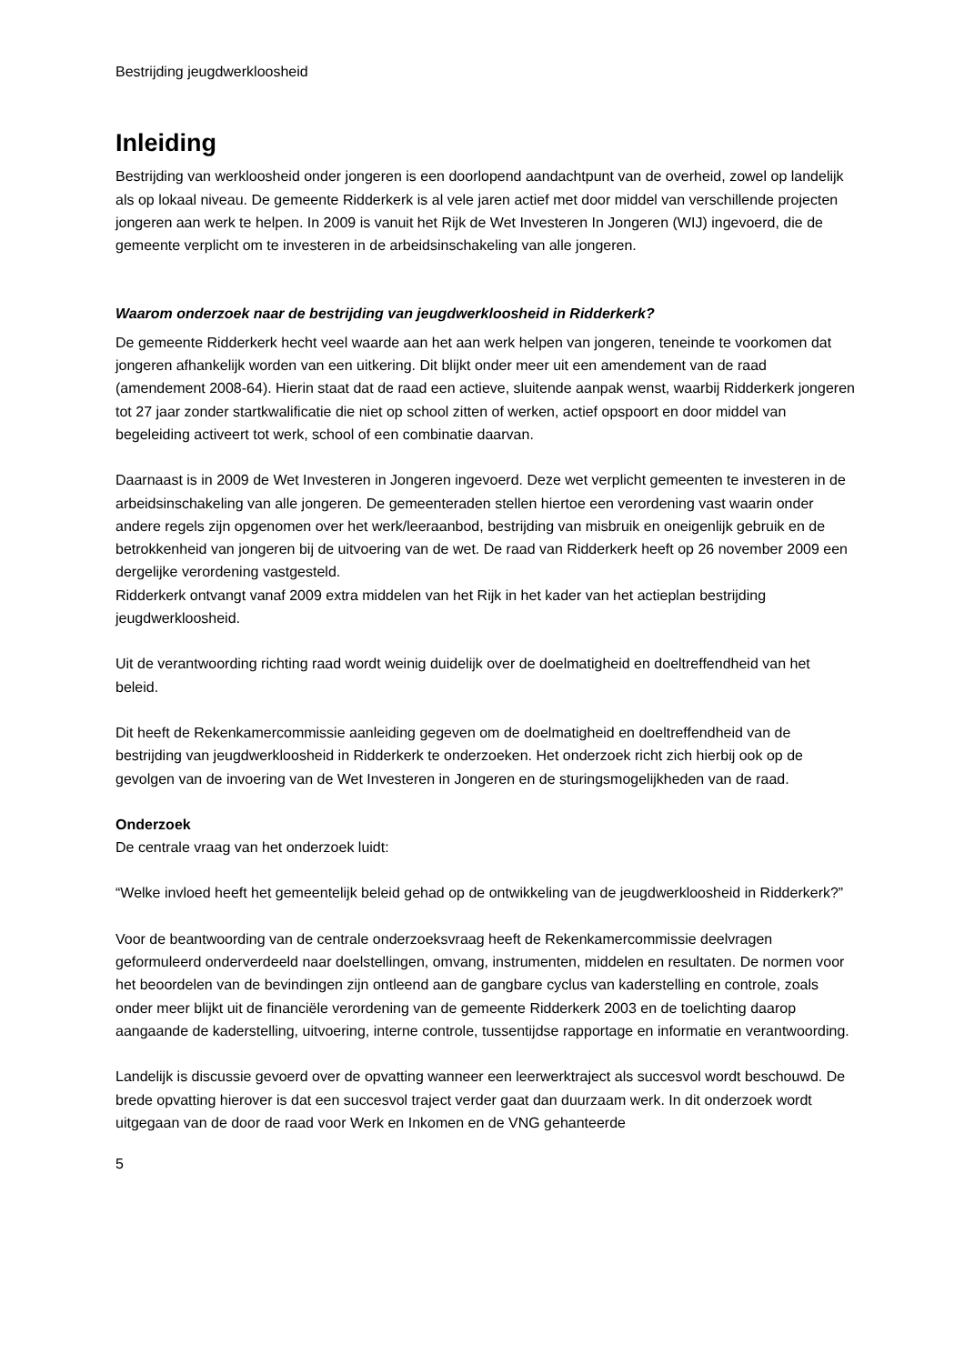Bestrijding jeugdwerkloosheid
Inleiding
Bestrijding van werkloosheid onder jongeren is een doorlopend aandachtpunt van de overheid, zowel op landelijk als op lokaal niveau. De gemeente Ridderkerk is al vele jaren actief met door middel van verschillende projecten jongeren aan werk te helpen. In 2009 is vanuit het Rijk de Wet Investeren In Jongeren (WIJ) ingevoerd, die de gemeente verplicht om te investeren in de arbeidsinschakeling van alle jongeren.
Waarom onderzoek naar de bestrijding van jeugdwerkloosheid in Ridderkerk?
De gemeente Ridderkerk hecht veel waarde aan het aan werk helpen van jongeren, teneinde te voorkomen dat jongeren afhankelijk worden van een uitkering. Dit blijkt onder meer uit een amendement van de raad (amendement 2008-64). Hierin staat dat de raad een actieve, sluitende aanpak wenst, waarbij Ridderkerk jongeren tot 27 jaar zonder startkwalificatie die niet op school zitten of werken, actief opspoort en door middel van begeleiding activeert tot werk, school of een combinatie daarvan.
Daarnaast is in 2009 de Wet Investeren in Jongeren ingevoerd. Deze wet verplicht gemeenten te investeren in de arbeidsinschakeling van alle jongeren. De gemeenteraden stellen hiertoe een verordening vast waarin onder andere regels zijn opgenomen over het werk/leeraanbod, bestrijding van misbruik en oneigenlijk gebruik en de betrokkenheid van jongeren bij de uitvoering van de wet. De raad van Ridderkerk heeft op 26 november 2009 een dergelijke verordening vastgesteld.
Ridderkerk ontvangt vanaf 2009 extra middelen van het Rijk in het kader van het actieplan bestrijding jeugdwerkloosheid.
Uit de verantwoording richting raad wordt weinig duidelijk over de doelmatigheid en doeltreffendheid van het beleid.
Dit heeft de Rekenkamercommissie aanleiding gegeven om de doelmatigheid en doeltreffendheid van de bestrijding van jeugdwerkloosheid in Ridderkerk te onderzoeken. Het onderzoek richt zich hierbij ook op de gevolgen van de invoering van de Wet Investeren in Jongeren en de sturingsmogelijkheden van de raad.
Onderzoek
De centrale vraag van het onderzoek luidt:
“Welke invloed heeft het gemeentelijk beleid gehad op de ontwikkeling van de jeugdwerkloosheid in Ridderkerk?”
Voor de beantwoording van de centrale onderzoeksvraag heeft de Rekenkamercommissie deelvragen geformuleerd onderverdeeld naar doelstellingen, omvang, instrumenten, middelen en resultaten. De normen voor het beoordelen van de bevindingen zijn ontleend aan de gangbare cyclus van kaderstelling en controle, zoals onder meer blijkt uit de financiële verordening van de gemeente Ridderkerk 2003 en de toelichting daarop aangaande de kaderstelling, uitvoering, interne controle, tussentijdse rapportage en informatie en verantwoording.
Landelijk is discussie gevoerd over de opvatting wanneer een leerwerktraject als succesvol wordt beschouwd. De brede opvatting hierover is dat een succesvol traject verder gaat dan duurzaam werk. In dit onderzoek wordt uitgegaan van de door de raad voor Werk en Inkomen en de VNG gehanteerde
5